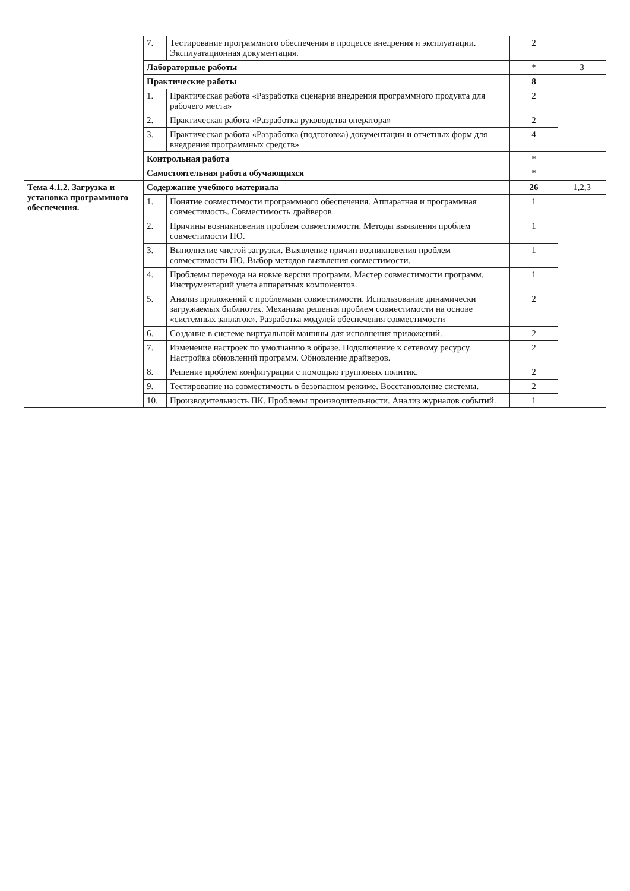| | 7. | Тестирование программного обеспечения в процессе внедрения и эксплуатации. Эксплуатационная документация. | 2 | |
| | Лабораторные работы | | * | 3 |
| | Практические работы | | 8 | |
| | 1. | Практическая работа «Разработка сценария внедрения программного продукта для рабочего места» | 2 | |
| | 2. | Практическая работа «Разработка руководства оператора» | 2 | |
| | 3. | Практическая работа «Разработка (подготовка) документации и отчетных форм для внедрения программных средств» | 4 | |
| | Контрольная работа | | * | |
| | Самостоятельная работа обучающихся | | * | |
| Тема 4.1.2. Загрузка и установка программного обеспечения. | Содержание учебного материала | | 26 | 1,2,3 |
| | 1. | Понятие совместимости программного обеспечения. Аппаратная и программная совместимость. Совместимость драйверов. | 1 | |
| | 2. | Причины возникновения проблем совместимости. Методы выявления проблем совместимости ПО. | 1 | |
| | 3. | Выполнение чистой загрузки. Выявление причин возникновения проблем совместимости ПО. Выбор методов выявления совместимости. | 1 | |
| | 4. | Проблемы перехода на новые версии программ. Мастер совместимости программ. Инструментарий учета аппаратных компонентов. | 1 | |
| | 5. | Анализ приложений с проблемами совместимости. Использование динамически загружаемых библиотек. Механизм решения проблем совместимости на основе «системных заплаток». Разработка модулей обеспечения совместимости | 2 | |
| | 6. | Создание в системе виртуальной машины для исполнения приложений. | 2 | |
| | 7. | Изменение настроек по умолчанию в образе. Подключение к сетевому ресурсу. Настройка обновлений программ. Обновление драйверов. | 2 | |
| | 8. | Решение проблем конфигурации с помощью групповых политик. | 2 | |
| | 9. | Тестирование на совместимость в безопасном режиме. Восстановление системы. | 2 | |
| | 10. | Производительность ПК. Проблемы производительности. Анализ журналов событий. | 1 | |